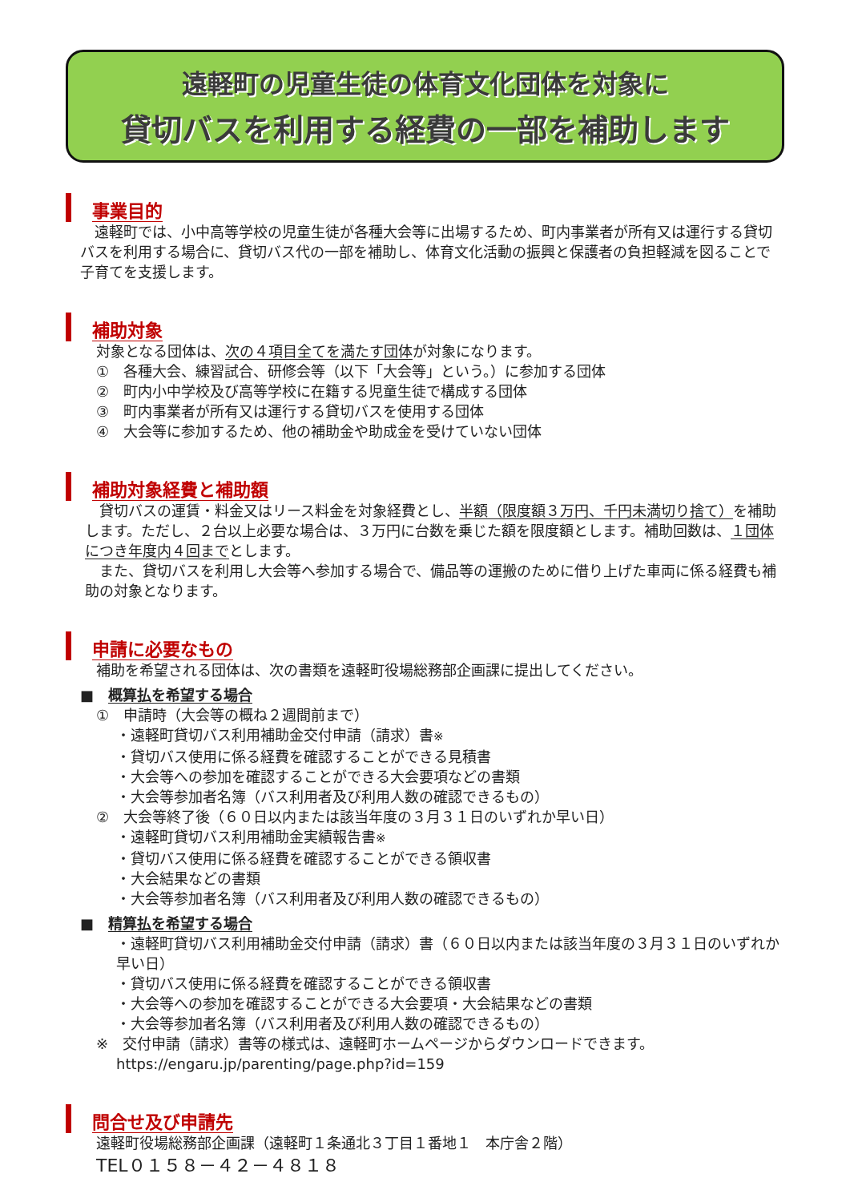遠軽町の児童生徒の体育文化団体を対象に
貸切バスを利用する経費の一部を補助します
事業目的
　遠軽町では、小中高等学校の児童生徒が各種大会等に出場するため、町内事業者が所有又は運行する貸切バスを利用する場合に、貸切バス代の一部を補助し、体育文化活動の振興と保護者の負担軽減を図ることで子育てを支援します。
補助対象
対象となる団体は、次の４項目全てを満たす団体が対象になります。
①　各種大会、練習試合、研修会等（以下「大会等」という。）に参加する団体
②　町内小中学校及び高等学校に在籍する児童生徒で構成する団体
③　町内事業者が所有又は運行する貸切バスを使用する団体
④　大会等に参加するため、他の補助金や助成金を受けていない団体
補助対象経費と補助額
　貸切バスの運賃・料金又はリース料金を対象経費とし、半額（限度額３万円、千円未満切り捨て）を補助します。ただし、２台以上必要な場合は、３万円に台数を乗じた額を限度額とします。補助回数は、１団体につき年度内４回までとします。
　また、貸切バスを利用し大会等へ参加する場合で、備品等の運搬のために借り上げた車両に係る経費も補助の対象となります。
申請に必要なもの
補助を希望される団体は、次の書類を遠軽町役場総務部企画課に提出してください。
■　概算払を希望する場合
①　申請時（大会等の概ね２週間前まで）
・遠軽町貸切バス利用補助金交付申請（請求）書※
・貸切バス使用に係る経費を確認することができる見積書
・大会等への参加を確認することができる大会要項などの書類
・大会等参加者名簿（バス利用者及び利用人数の確認できるもの）
②　大会等終了後（６０日以内または該当年度の３月３１日のいずれか早い日）
・遠軽町貸切バス利用補助金実績報告書※
・貸切バス使用に係る経費を確認することができる領収書
・大会結果などの書類
・大会等参加者名簿（バス利用者及び利用人数の確認できるもの）
■　精算払を希望する場合
・遠軽町貸切バス利用補助金交付申請（請求）書（６０日以内または該当年度の３月３１日のいずれか早い日）
・貸切バス使用に係る経費を確認することができる領収書
・大会等への参加を確認することができる大会要項・大会結果などの書類
・大会等参加者名簿（バス利用者及び利用人数の確認できるもの）
※　交付申請（請求）書等の様式は、遠軽町ホームページからダウンロードできます。
https://engaru.jp/parenting/page.php?id=159
問合せ及び申請先
遠軽町役場総務部企画課（遠軽町１条通北３丁目１番地１　本庁舎２階）
TEL０１５８－４２－４８１８